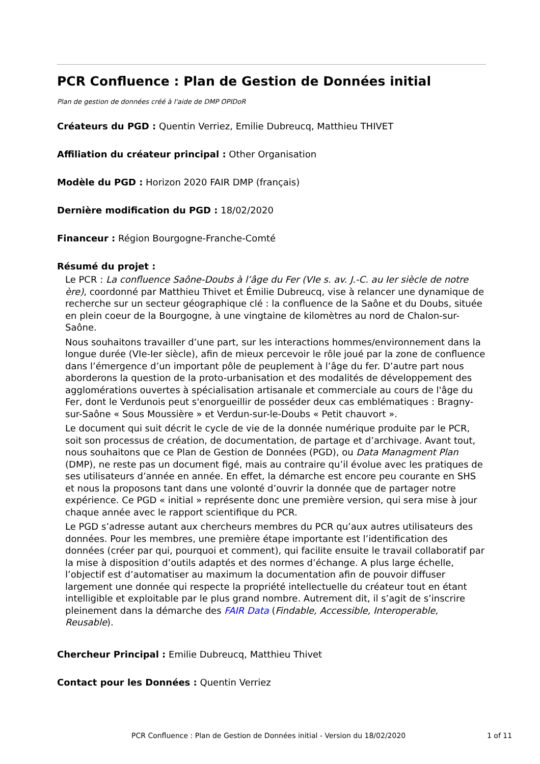PCR Confluence : Plan de Gestion de Données initial
Plan de gestion de données créé à l'aide de DMP OPIDoR
Créateurs du PGD : Quentin Verriez, Emilie Dubreucq, Matthieu THIVET
Affiliation du créateur principal : Other Organisation
Modèle du PGD : Horizon 2020 FAIR DMP (français)
Dernière modification du PGD : 18/02/2020
Financeur : Région Bourgogne-Franche-Comté
Résumé du projet :
Le PCR : La confluence Saône-Doubs à l’âge du Fer (VIe s. av. J.-C. au Ier siècle de notre ère), coordonné par Matthieu Thivet et Émilie Dubreucq, vise à relancer une dynamique de recherche sur un secteur géographique clé : la confluence de la Saône et du Doubs, située en plein coeur de la Bourgogne, à une vingtaine de kilomètres au nord de Chalon-sur-Saône.
Nous souhaitons travailler d’une part, sur les interactions hommes/environnement dans la longue durée (VIe-Ier siècle), afin de mieux percevoir le rôle joué par la zone de confluence dans l’émergence d’un important pôle de peuplement à l’âge du fer. D’autre part nous aborderons la question de la proto-urbanisation et des modalités de développement des agglomérations ouvertes à spécialisation artisanale et commerciale au cours de l'âge du Fer, dont le Verdunois peut s'enorgueillir de posséder deux cas emblématiques : Bragny-sur-Saône « Sous Moussière » et Verdun-sur-le-Doubs « Petit chauvort ».
Le document qui suit décrit le cycle de vie de la donnée numérique produite par le PCR, soit son processus de création, de documentation, de partage et d’archivage. Avant tout, nous souhaitons que ce Plan de Gestion de Données (PGD), ou Data Managment Plan (DMP), ne reste pas un document figé, mais au contraire qu’il évolue avec les pratiques de ses utilisateurs d’année en année. En effet, la démarche est encore peu courante en SHS et nous la proposons tant dans une volonté d’ouvrir la donnée que de partager notre expérience. Ce PGD « initial » représente donc une première version, qui sera mise à jour chaque année avec le rapport scientifique du PCR.
Le PGD s’adresse autant aux chercheurs membres du PCR qu’aux autres utilisateurs des données. Pour les membres, une première étape importante est l’identification des données (créer par qui, pourquoi et comment), qui facilite ensuite le travail collaboratif par la mise à disposition d’outils adaptés et des normes d’échange. A plus large échelle, l’objectif est d’automatiser au maximum la documentation afin de pouvoir diffuser largement une donnée qui respecte la propriété intellectuelle du créateur tout en étant intelligible et exploitable par le plus grand nombre. Autrement dit, il s’agit de s’inscrire pleinement dans la démarche des FAIR Data (Findable, Accessible, Interoperable, Reusable).
Chercheur Principal : Emilie Dubreucq, Matthieu Thivet
Contact pour les Données : Quentin Verriez
PCR Confluence : Plan de Gestion de Données initial - Version du 18/02/2020 1 of 11